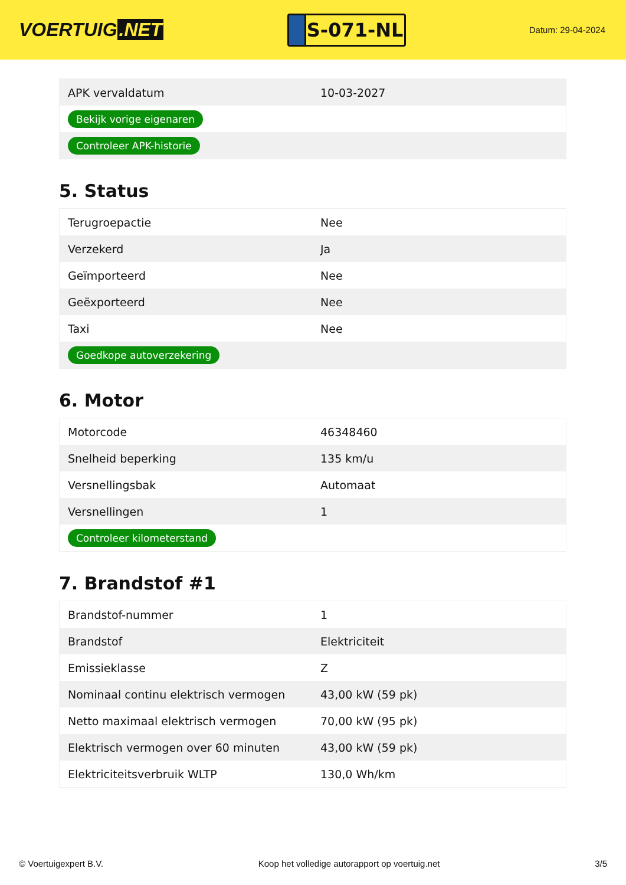VOERTUIG.NET
S-071-NL
Datum: 29-04-2024
| APK vervaldatum | 10-03-2027 |
| Bekijk vorige eigenaren | |
| Controleer APK-historie | |
5. Status
| Terugroepactie | Nee |
| Verzekerd | Ja |
| Geïmporteerd | Nee |
| Geëxporteerd | Nee |
| Taxi | Nee |
| Goedkope autoverzekering | |
6. Motor
| Motorcode | 46348460 |
| Snelheid beperking | 135 km/u |
| Versnellingsbak | Automaat |
| Versnellingen | 1 |
| Controleer kilometerstand | |
7. Brandstof #1
| Brandstof-nummer | 1 |
| Brandstof | Elektriciteit |
| Emissieklasse | Z |
| Nominaal continu elektrisch vermogen | 43,00 kW (59 pk) |
| Netto maximaal elektrisch vermogen | 70,00 kW (95 pk) |
| Elektrisch vermogen over 60 minuten | 43,00 kW (59 pk) |
| Elektriciteitsverbruik WLTP | 130,0 Wh/km |
© Voertuigexpert B.V. Koop het volledige autorapport op voertuig.net 3/5